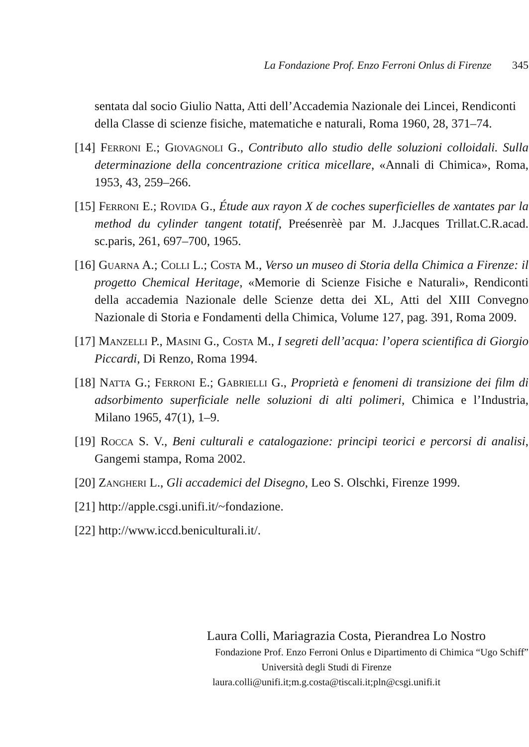La Fondazione Prof. Enzo Ferroni Onlus di Firenze 345
sentata dal socio Giulio Natta, Atti dell’Accademia Nazionale dei Lincei, Rendiconti della Classe di scienze fisiche, matematiche e naturali, Roma 1960, 28, 371–74.
[14] Ferroni E.; Giovagnoli G., Contributo allo studio delle soluzioni colloidali. Sulla determinazione della concentrazione critica micellare, «Annali di Chimica», Roma, 1953, 43, 259–266.
[15] Ferroni E.; Rovida G., Étude aux rayon X de coches superficielles de xantates par la method du cylinder tangent totatif, Preésenrèè par M. J.Jacques Trillat.C.R.acad. sc.paris, 261, 697–700, 1965.
[16] Guarna A.; Colli L.; Costa M., Verso un museo di Storia della Chimica a Firenze: il progetto Chemical Heritage, «Memorie di Scienze Fisiche e Naturali», Rendiconti della accademia Nazionale delle Scienze detta dei XL, Atti del XIII Convegno Nazionale di Storia e Fondamenti della Chimica, Volume 127, pag. 391, Roma 2009.
[17] Manzelli P., Masini G., Costa M., I segreti dell’acqua: l’opera scientifica di Giorgio Piccardi, Di Renzo, Roma 1994.
[18] Natta G.; Ferroni E.; Gabrielli G., Proprietà e fenomeni di transizione dei film di adsorbimento superficiale nelle soluzioni di alti polimeri, Chimica e l’Industria, Milano 1965, 47(1), 1–9.
[19] Rocca S. V., Beni culturali e catalogazione: principi teorici e percorsi di analisi, Gangemi stampa, Roma 2002.
[20] Zangheri L., Gli accademici del Disegno, Leo S. Olschki, Firenze 1999.
[21] http://apple.csgi.unifi.it/~fondazione.
[22] http://www.iccd.beniculturali.it/.
Laura Colli, Mariagrazia Costa, Pierandrea Lo Nostro
Fondazione Prof. Enzo Ferroni Onlus e Dipartimento di Chimica “Ugo Schiff”
Università degli Studi di Firenze
laura.colli@unifi.it;m.g.costa@tiscali.it;pln@csgi.unifi.it